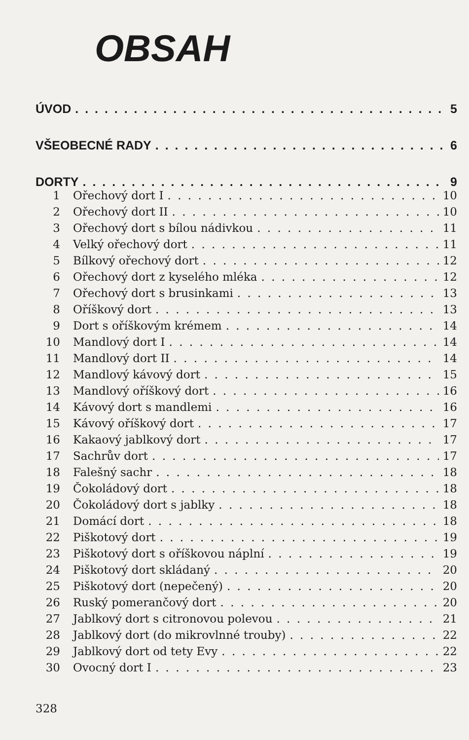OBSAH
ÚVOD 5
VŠEOBECNÉ RADY 6
DORTY 9
1 Ořechový dort I 10
2 Ořechový dort II 10
3 Ořechový dort s bílou nádivkou 11
4 Velký ořechový dort 11
5 Bílkový ořechový dort 12
6 Ořechový dort z kyselého mléka 12
7 Ořechový dort s brusinkami 13
8 Oříškový dort 13
9 Dort s oříškovým krémem 14
10 Mandlový dort I 14
11 Mandlový dort II 14
12 Mandlový kávový dort 15
13 Mandlový oříškový dort 16
14 Kávový dort s mandlemi 16
15 Kávový oříškový dort 17
16 Kakaový jablkový dort 17
17 Sachrův dort 17
18 Falešný sachr 18
19 Čokoládový dort 18
20 Čokoládový dort s jablky 18
21 Domácí dort 18
22 Piškotový dort 19
23 Piškotový dort s oříškovou náplní 19
24 Piškotový dort skládaný 20
25 Piškotový dort (nepečený) 20
26 Ruský pomerančový dort 20
27 Jablkový dort s citronovou polevou 21
28 Jablkový dort (do mikrovlnné trouby) 22
29 Jablkový dort od tety Evy 22
30 Ovocný dort I 23
328